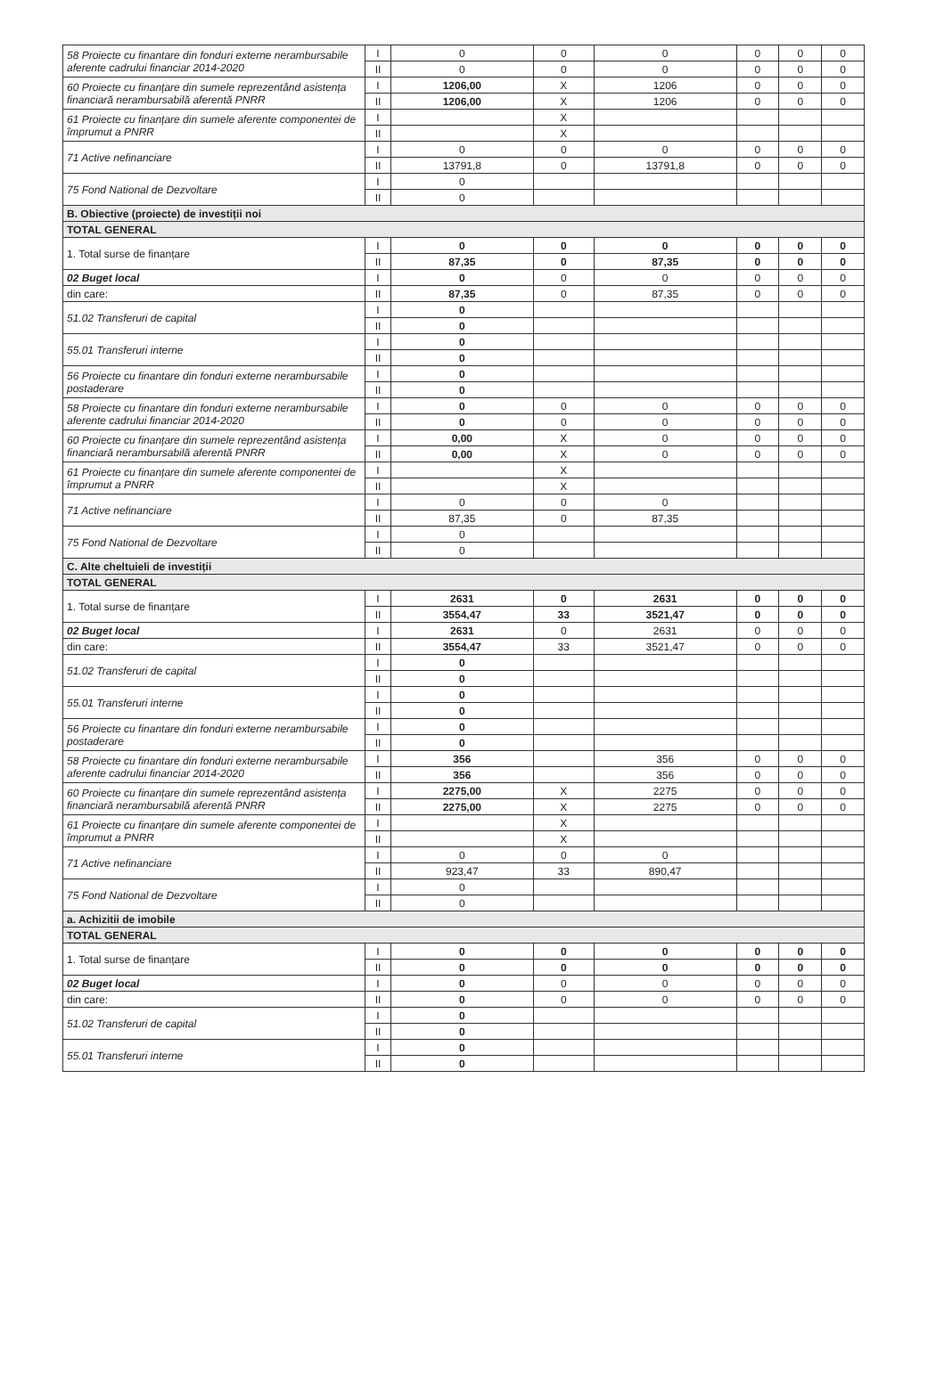| 58 Proiecte cu finantare din fonduri externe nerambursabile aferente cadrului financiar 2014-2020 | I | 0 | 0 | 0 | 0 | 0 | 0 |
| | II | 0 | 0 | 0 | 0 | 0 | 0 |
| 60 Proiecte cu finanțare din sumele reprezentând asistența financiară nerambursabilă aferentă PNRR | I | 1206,00 | X | 1206 | 0 | 0 | 0 |
| | II | 1206,00 | X | 1206 | 0 | 0 | 0 |
| 61 Proiecte cu finanțare din sumele aferente componentei de împrumut a PNRR | I | | X | | | | |
| | II | | X | | | | |
| 71 Active nefinanciare | I | 0 | 0 | 0 | 0 | 0 | 0 |
| | II | 13791,8 | 0 | 13791,8 | 0 | 0 | 0 |
| 75 Fond National de Dezvoltare | I | 0 | | | | | |
| | II | 0 | | | | | |
| B. Obiective (proiecte) de investiții noi | | | | | | | |
| TOTAL GENERAL | | | | | | | |
| 1. Total surse de finanțare | I | 0 | 0 | 0 | 0 | 0 | 0 |
| | II | 87,35 | 0 | 87,35 | 0 | 0 | 0 |
| 02 Buget local | I | 0 | 0 | 0 | 0 | 0 | 0 |
| din care: | II | 87,35 | 0 | 87,35 | 0 | 0 | 0 |
| 51.02 Transferuri de capital | I | 0 | | | | | |
| | II | 0 | | | | | |
| 55.01 Transferuri interne | I | 0 | | | | | |
| | II | 0 | | | | | |
| 56 Proiecte cu finantare din fonduri externe nerambursabile postaderare | I | 0 | | | | | |
| | II | 0 | | | | | |
| 58 Proiecte cu finantare din fonduri externe nerambursabile aferente cadrului financiar 2014-2020 | I | 0 | 0 | 0 | 0 | 0 | 0 |
| | II | 0 | 0 | 0 | 0 | 0 | 0 |
| 60 Proiecte cu finanțare din sumele reprezentând asistența financiară nerambursabilă aferentă PNRR | I | 0,00 | X | 0 | 0 | 0 | 0 |
| | II | 0,00 | X | 0 | 0 | 0 | 0 |
| 61 Proiecte cu finanțare din sumele aferente componentei de împrumut a PNRR | I | | X | | | | |
| | II | | X | | | | |
| 71 Active nefinanciare | I | 0 | 0 | 0 | | | |
| | II | 87,35 | 0 | 87,35 | | | |
| 75 Fond National de Dezvoltare | I | 0 | | | | | |
| | II | 0 | | | | | |
| C. Alte cheltuieli de investiții | | | | | | | |
| TOTAL GENERAL | | | | | | | |
| 1. Total surse de finanțare | I | 2631 | 0 | 2631 | 0 | 0 | 0 |
| | II | 3554,47 | 33 | 3521,47 | 0 | 0 | 0 |
| 02 Buget local | I | 2631 | 0 | 2631 | 0 | 0 | 0 |
| din care: | II | 3554,47 | 33 | 3521,47 | 0 | 0 | 0 |
| 51.02 Transferuri de capital | I | 0 | | | | | |
| | II | 0 | | | | | |
| 55.01 Transferuri interne | I | 0 | | | | | |
| | II | 0 | | | | | |
| 56 Proiecte cu finantare din fonduri externe nerambursabile postaderare | I | 0 | | | | | |
| | II | 0 | | | | | |
| 58 Proiecte cu finantare din fonduri externe nerambursabile aferente cadrului financiar 2014-2020 | I | 356 | | 356 | 0 | 0 | 0 |
| | II | 356 | | 356 | 0 | 0 | 0 |
| 60 Proiecte cu finanțare din sumele reprezentând asistența financiară nerambursabilă aferentă PNRR | I | 2275,00 | X | 2275 | 0 | 0 | 0 |
| | II | 2275,00 | X | 2275 | 0 | 0 | 0 |
| 61 Proiecte cu finanțare din sumele aferente componentei de împrumut a PNRR | I | | X | | | | |
| | II | | X | | | | |
| 71 Active nefinanciare | I | 0 | 0 | 0 | | | |
| | II | 923,47 | 33 | 890,47 | | | |
| 75 Fond National de Dezvoltare | I | 0 | | | | | |
| | II | 0 | | | | | |
| a. Achizitii de imobile | | | | | | | |
| TOTAL GENERAL | | | | | | | |
| 1. Total surse de finanțare | I | 0 | 0 | 0 | 0 | 0 | 0 |
| | II | 0 | 0 | 0 | 0 | 0 | 0 |
| 02 Buget local | I | 0 | 0 | 0 | 0 | 0 | 0 |
| din care: | II | 0 | 0 | 0 | 0 | 0 | 0 |
| 51.02 Transferuri de capital | I | 0 | | | | | |
| | II | 0 | | | | | |
| 55.01 Transferuri interne | I | 0 | | | | | |
| | II | 0 | | | | | |